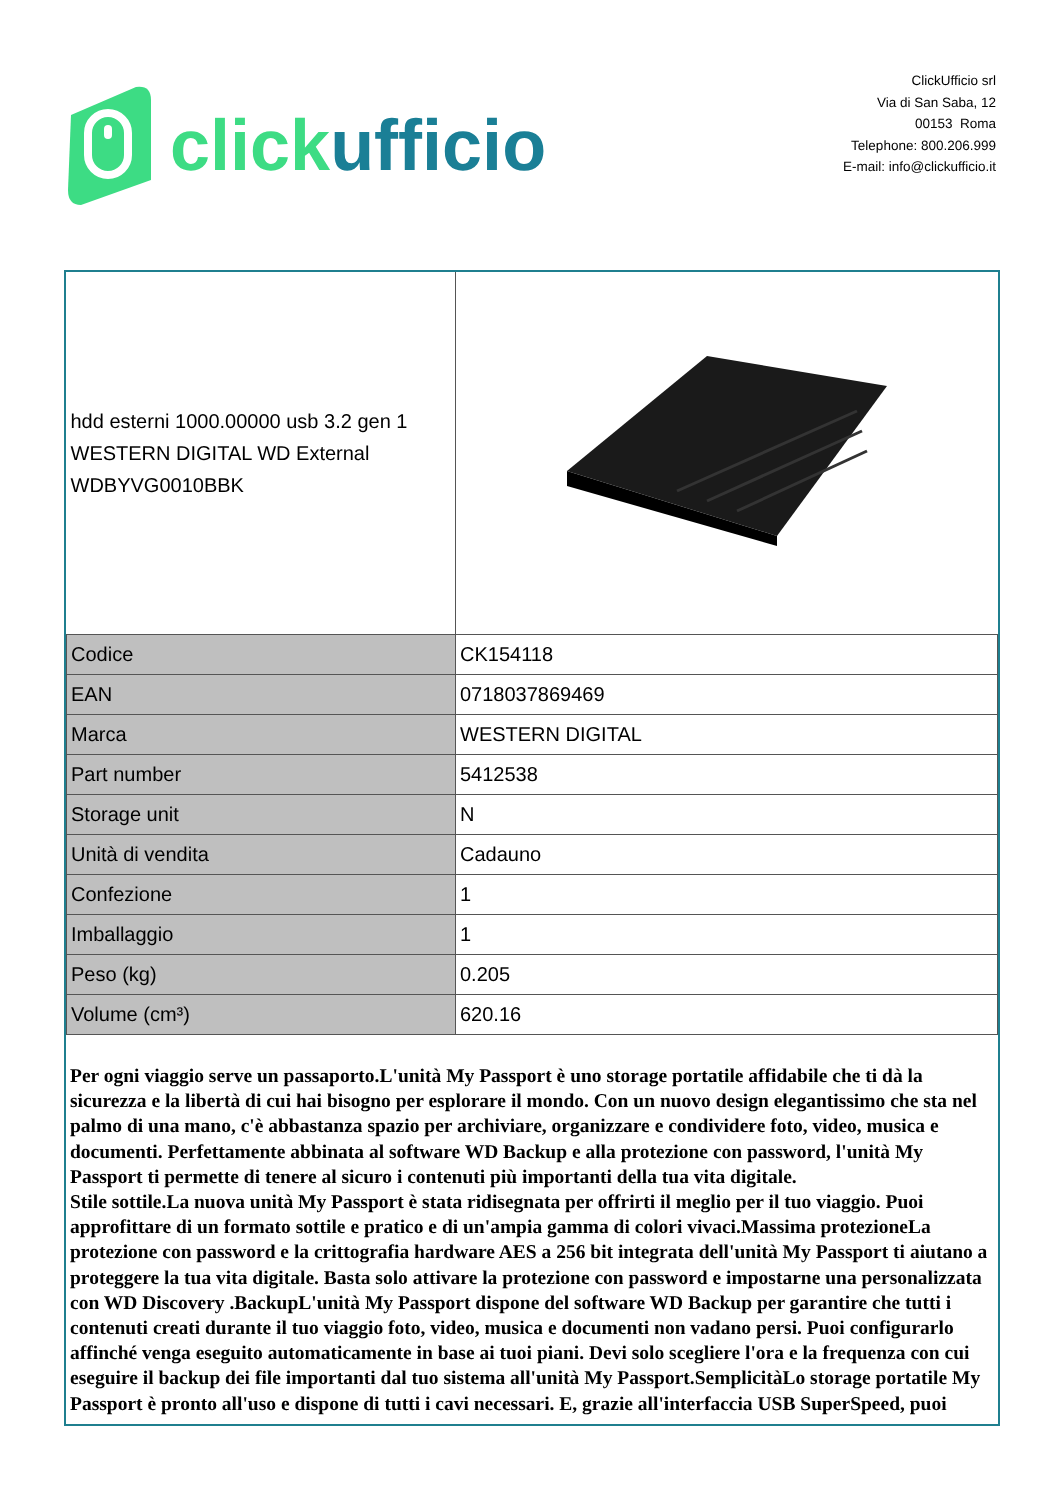click ufficio
ClickUfficio srl
Via di San Saba, 12
00153 Roma
Telephone: 800.206.999
E-mail: info@clickufficio.it
| hdd esterni 1000.00000 usb 3.2 gen 1 WESTERN DIGITAL WD External WDBYVG0010BBK | |
| Codice | CK154118 |
| EAN | 0718037869469 |
| Marca | WESTERN DIGITAL |
| Part number | 5412538 |
| Storage unit | N |
| Unità di vendita | Cadauno |
| Confezione | 1 |
| Imballaggio | 1 |
| Peso (kg) | 0.205 |
| Volume (cm³) | 620.16 |
Per ogni viaggio serve un passaporto.L'unità My Passport è uno storage portatile affidabile che ti dà la sicurezza e la libertà di cui hai bisogno per esplorare il mondo. Con un nuovo design elegantissimo che sta nel palmo di una mano, c'è abbastanza spazio per archiviare, organizzare e condividere foto, video, musica e documenti. Perfettamente abbinata al software WD Backup e alla protezione con password, l'unità My Passport ti permette di tenere al sicuro i contenuti più importanti della tua vita digitale.
Stile sottile.La nuova unità My Passport è stata ridisegnata per offrirti il meglio per il tuo viaggio. Puoi approfittare di un formato sottile e pratico e di un'ampia gamma di colori vivaci.Massima protezioneLa protezione con password e la crittografia hardware AES a 256 bit integrata dell'unità My Passport ti aiutano a proteggere la tua vita digitale. Basta solo attivare la protezione con password e impostarne una personalizzata con WD Discovery .BackupL'unità My Passport dispone del software WD Backup per garantire che tutti i contenuti creati durante il tuo viaggio foto, video, musica e documenti non vadano persi. Puoi configurarlo affinché venga eseguito automaticamente in base ai tuoi piani. Devi solo scegliere l'ora e la frequenza con cui eseguire il backup dei file importanti dal tuo sistema all'unità My Passport.SemplicitàLo storage portatile My Passport è pronto all'uso e dispone di tutti i cavi necessari. E, grazie all'interfaccia USB SuperSpeed, puoi